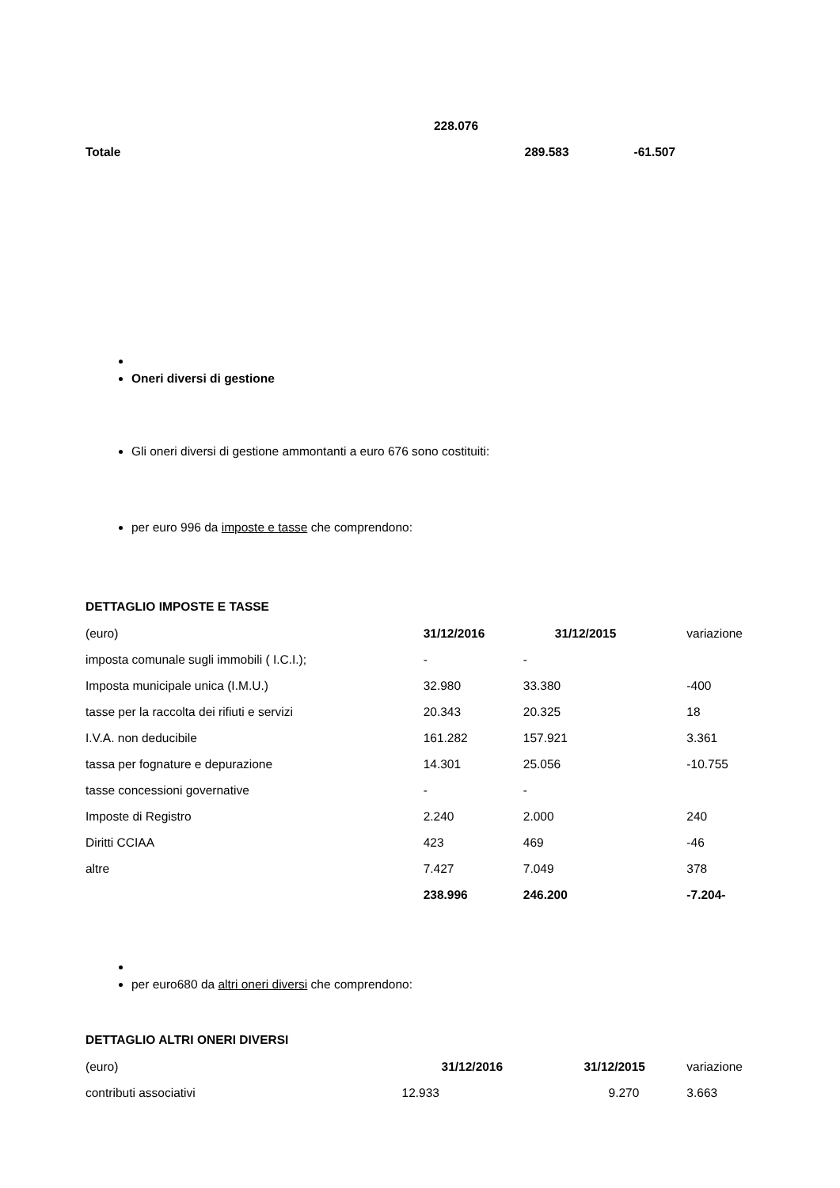| | 228.076 | | |
| Totale | | 289.583 | -61.507 |
Oneri diversi di gestione
Gli oneri diversi di gestione ammontanti a euro 676 sono costituiti:
per euro 996 da imposte e tasse che comprendono:
DETTAGLIO IMPOSTE E TASSE
| (euro) | 31/12/2016 | 31/12/2015 | variazione |
| imposta comunale sugli immobili ( I.C.I.); | - | - | |
| Imposta municipale unica (I.M.U.) | 32.980 | 33.380 | -400 |
| tasse per la raccolta dei rifiuti e servizi | 20.343 | 20.325 | 18 |
| I.V.A. non deducibile | 161.282 | 157.921 | 3.361 |
| tassa per fognature e depurazione | 14.301 | 25.056 | -10.755 |
| tasse concessioni governative | - | - | |
| Imposte di Registro | 2.240 | 2.000 | 240 |
| Diritti CCIAA | 423 | 469 | -46 |
| altre | 7.427 | 7.049 | 378 |
| | 238.996 | 246.200 | -7.204- |
per euro680 da altri oneri diversi che comprendono:
DETTAGLIO ALTRI ONERI DIVERSI
| (euro) | 31/12/2016 | 31/12/2015 | variazione |
| contributi associativi | 12.933 | 9.270 | 3.663 |